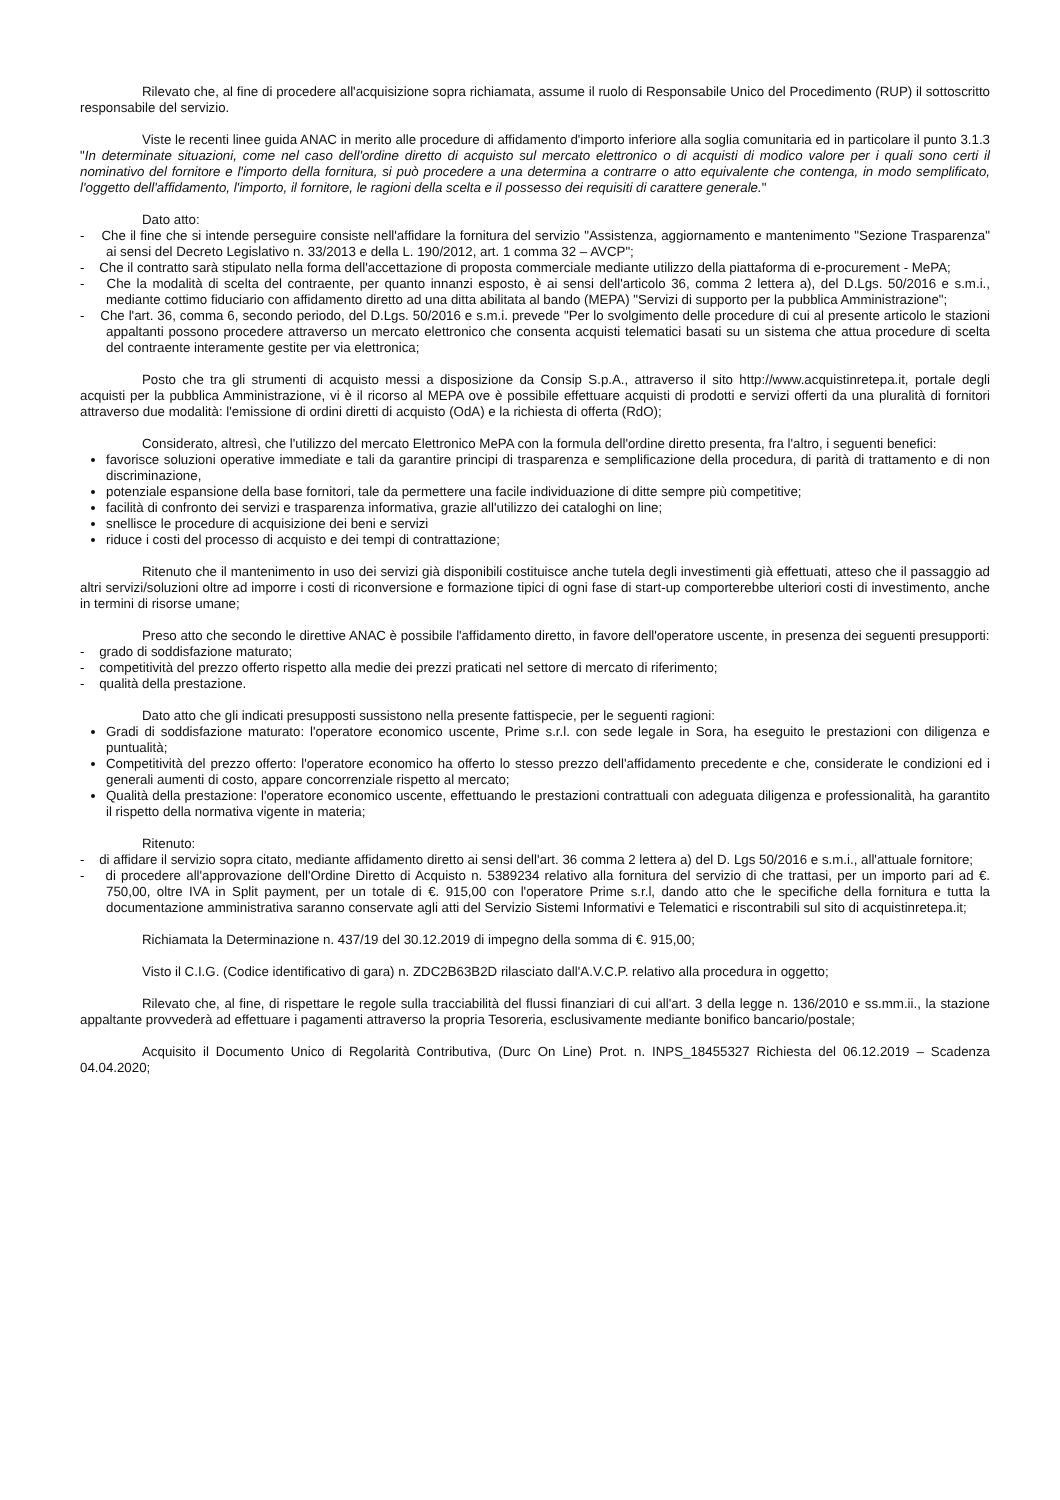Rilevato che, al fine di procedere all'acquisizione sopra richiamata, assume il ruolo di Responsabile Unico del Procedimento (RUP) il sottoscritto responsabile del servizio.
Viste le recenti linee guida ANAC in merito alle procedure di affidamento d'importo inferiore alla soglia comunitaria ed in particolare il punto 3.1.3 "In determinate situazioni, come nel caso dell'ordine diretto di acquisto sul mercato elettronico o di acquisti di modico valore per i quali sono certi il nominativo del fornitore e l'importo della fornitura, si può procedere a una determina a contrarre o atto equivalente che contenga, in modo semplificato, l'oggetto dell'affidamento, l'importo, il fornitore, le ragioni della scelta e il possesso dei requisiti di carattere generale."
Dato atto:
- Che il fine che si intende perseguire consiste nell'affidare la fornitura del servizio "Assistenza, aggiornamento e mantenimento "Sezione Trasparenza" ai sensi del Decreto Legislativo n. 33/2013 e della L. 190/2012, art. 1 comma 32 – AVCP";
- Che il contratto sarà stipulato nella forma dell'accettazione di proposta commerciale mediante utilizzo della piattaforma di e-procurement - MePA;
- Che la modalità di scelta del contraente, per quanto innanzi esposto, è ai sensi dell'articolo 36, comma 2 lettera a), del D.Lgs. 50/2016 e s.m.i., mediante cottimo fiduciario con affidamento diretto ad una ditta abilitata al bando (MEPA) "Servizi di supporto per la pubblica Amministrazione";
- Che l'art. 36, comma 6, secondo periodo, del D.Lgs. 50/2016 e s.m.i. prevede "Per lo svolgimento delle procedure di cui al presente articolo le stazioni appaltanti possono procedere attraverso un mercato elettronico che consenta acquisti telematici basati su un sistema che attua procedure di scelta del contraente interamente gestite per via elettronica;
Posto che tra gli strumenti di acquisto messi a disposizione da Consip S.p.A., attraverso il sito http://www.acquistinretepa.it, portale degli acquisti per la pubblica Amministrazione, vi è il ricorso al MEPA ove è possibile effettuare acquisti di prodotti e servizi offerti da una pluralità di fornitori attraverso due modalità: l'emissione di ordini diretti di acquisto (OdA) e la richiesta di offerta (RdO);
Considerato, altresì, che l'utilizzo del mercato Elettronico MePA con la formula dell'ordine diretto presenta, fra l'altro, i seguenti benefici:
favorisce soluzioni operative immediate e tali da garantire principi di trasparenza e semplificazione della procedura, di parità di trattamento e di non discriminazione,
potenziale espansione della base fornitori, tale da permettere una facile individuazione di ditte sempre più competitive;
facilità di confronto dei servizi e trasparenza informativa, grazie all'utilizzo dei cataloghi on line;
snellisce le procedure di acquisizione dei beni e servizi
riduce i costi del processo di acquisto e dei tempi di contrattazione;
Ritenuto che il mantenimento in uso dei servizi già disponibili costituisce anche tutela degli investimenti già effettuati, atteso che il passaggio ad altri servizi/soluzioni oltre ad imporre i costi di riconversione e formazione tipici di ogni fase di start-up comporterebbe ulteriori costi di investimento, anche in termini di risorse umane;
Preso atto che secondo le direttive ANAC è possibile l'affidamento diretto, in favore dell'operatore uscente, in presenza dei seguenti presupporti:
- grado di soddisfazione maturato;
- competitività del prezzo offerto rispetto alla medie dei prezzi praticati nel settore di mercato di riferimento;
- qualità della prestazione.
Dato atto che gli indicati presupposti sussistono nella presente fattispecie, per le seguenti ragioni:
Gradi di soddisfazione maturato: l'operatore economico uscente, Prime s.r.l. con sede legale in Sora, ha eseguito le prestazioni con diligenza e puntualità;
Competitività del prezzo offerto: l'operatore economico ha offerto lo stesso prezzo dell'affidamento precedente e che, considerate le condizioni ed i generali aumenti di costo, appare concorrenziale rispetto al mercato;
Qualità della prestazione: l'operatore economico uscente, effettuando le prestazioni contrattuali con adeguata diligenza e professionalità, ha garantito il rispetto della normativa vigente in materia;
Ritenuto:
- di affidare il servizio sopra citato, mediante affidamento diretto ai sensi dell'art. 36 comma 2 lettera a) del D. Lgs 50/2016 e s.m.i., all'attuale fornitore;
- di procedere all'approvazione dell'Ordine Diretto di Acquisto n. 5389234 relativo alla fornitura del servizio di che trattasi, per un importo pari ad €. 750,00, oltre IVA in Split payment, per un totale di €. 915,00 con l'operatore Prime s.r.l, dando atto che le specifiche della fornitura e tutta la documentazione amministrativa saranno conservate agli atti del Servizio Sistemi Informativi e Telematici e riscontrabili sul sito di acquistinretepa.it;
Richiamata la Determinazione n. 437/19 del 30.12.2019 di impegno della somma di €. 915,00;
Visto il C.I.G. (Codice identificativo di gara) n. ZDC2B63B2D rilasciato dall'A.V.C.P. relativo alla procedura in oggetto;
Rilevato che, al fine, di rispettare le regole sulla tracciabilità del flussi finanziari di cui all'art. 3 della legge n. 136/2010 e ss.mm.ii., la stazione appaltante provvederà ad effettuare i pagamenti attraverso la propria Tesoreria, esclusivamente mediante bonifico bancario/postale;
Acquisito il Documento Unico di Regolarità Contributiva, (Durc On Line) Prot. n. INPS_18455327 Richiesta del 06.12.2019 – Scadenza 04.04.2020;